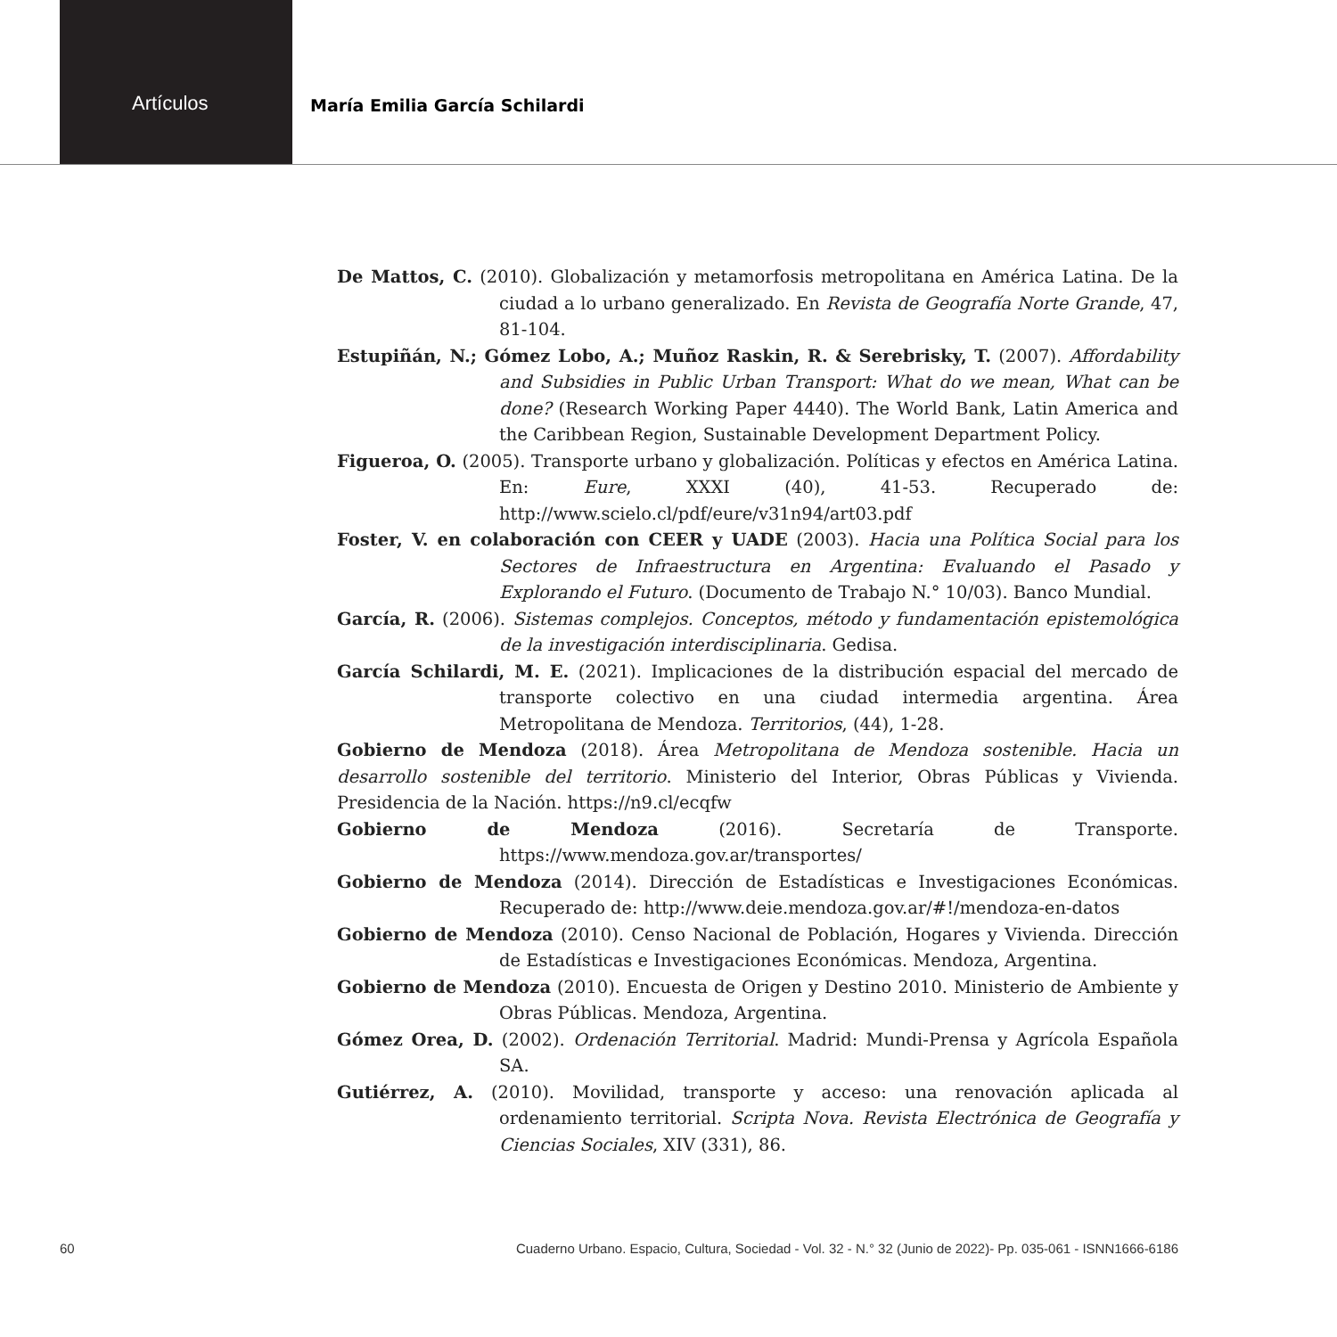Artículos
María Emilia García Schilardi
De Mattos, C. (2010). Globalización y metamorfosis metropolitana en América Latina. De la ciudad a lo urbano generalizado. En Revista de Geografía Norte Grande, 47, 81-104.
Estupiñán, N.; Gómez Lobo, A.; Muñoz Raskin, R. & Serebrisky, T. (2007). Affordability and Subsidies in Public Urban Transport: What do we mean, What can be done? (Research Working Paper 4440). The World Bank, Latin America and the Caribbean Region, Sustainable Development Department Policy.
Figueroa, O. (2005). Transporte urbano y globalización. Políticas y efectos en América Latina. En: Eure, XXXI (40), 41-53. Recuperado de: http://www.scielo.cl/pdf/eure/v31n94/art03.pdf
Foster, V. en colaboración con CEER y UADE (2003). Hacia una Política Social para los Sectores de Infraestructura en Argentina: Evaluando el Pasado y Explorando el Futuro. (Documento de Trabajo N.° 10/03). Banco Mundial.
García, R. (2006). Sistemas complejos. Conceptos, método y fundamentación epistemológica de la investigación interdisciplinaria. Gedisa.
García Schilardi, M. E. (2021). Implicaciones de la distribución espacial del mercado de transporte colectivo en una ciudad intermedia argentina. Área Metropolitana de Mendoza. Territorios, (44), 1-28.
Gobierno de Mendoza (2018). Área Metropolitana de Mendoza sostenible. Hacia un desarrollo sostenible del territorio. Ministerio del Interior, Obras Públicas y Vivienda. Presidencia de la Nación. https://n9.cl/ecqfw
Gobierno de Mendoza (2016). Secretaría de Transporte. https://www.mendoza.gov.ar/transportes/
Gobierno de Mendoza (2014). Dirección de Estadísticas e Investigaciones Económicas. Recuperado de: http://www.deie.mendoza.gov.ar/#!/mendoza-en-datos
Gobierno de Mendoza (2010). Censo Nacional de Población, Hogares y Vivienda. Dirección de Estadísticas e Investigaciones Económicas. Mendoza, Argentina.
Gobierno de Mendoza (2010). Encuesta de Origen y Destino 2010. Ministerio de Ambiente y Obras Públicas. Mendoza, Argentina.
Gómez Orea, D. (2002). Ordenación Territorial. Madrid: Mundi-Prensa y Agrícola Española SA.
Gutiérrez, A. (2010). Movilidad, transporte y acceso: una renovación aplicada al ordenamiento territorial. Scripta Nova. Revista Electrónica de Geografía y Ciencias Sociales, XIV (331), 86.
60 Cuaderno Urbano. Espacio, Cultura, Sociedad - Vol. 32 - N.° 32 (Junio de 2022)- Pp. 035-061 - ISNN1666-6186